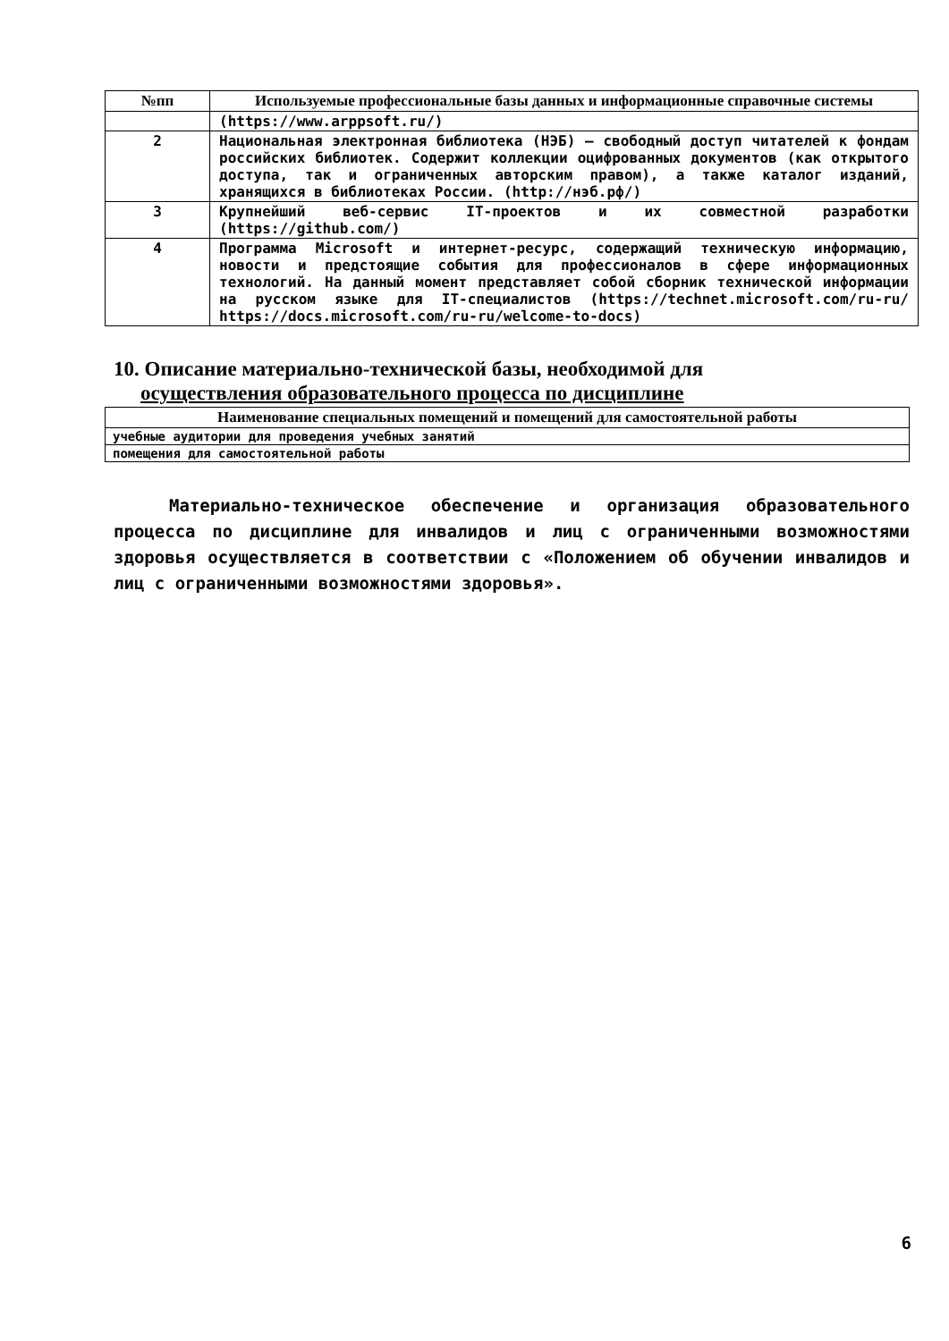| №пп | Используемые профессиональные базы данных и информационные справочные системы |
| --- | --- |
| | (https://www.arppsoft.ru/) |
| 2 | Национальная электронная библиотека (НЭБ) – свободный доступ читателей к фондам российских библиотек. Содержит коллекции оцифрованных документов (как открытого доступа, так и ограниченных авторским правом), а также каталог изданий, хранящихся в библиотеках России. (http://нэб.рф/) |
| 3 | Крупнейший веб-сервис IT-проектов и их совместной разработки (https://github.com/) |
| 4 | Программа Microsoft и интернет-ресурс, содержащий техническую информацию, новости и предстоящие события для профессионалов в сфере информационных технологий. На данный момент представляет собой сборник технической информации на русском языке для IT-специалистов (https://technet.microsoft.com/ru-ru/ https://docs.microsoft.com/ru-ru/welcome-to-docs) |
10. Описание материально-технической базы, необходимой для
осуществления образовательного процесса по дисциплине
| Наименование специальных помещений и помещений для самостоятельной работы |
| --- |
| учебные аудитории для проведения учебных занятий |
| помещения для самостоятельной работы |
Материально-техническое обеспечение и организация образовательного процесса по дисциплине для инвалидов и лиц с ограниченными возможностями здоровья осуществляется в соответствии с «Положением об обучении инвалидов и лиц с ограниченными возможностями здоровья».
6